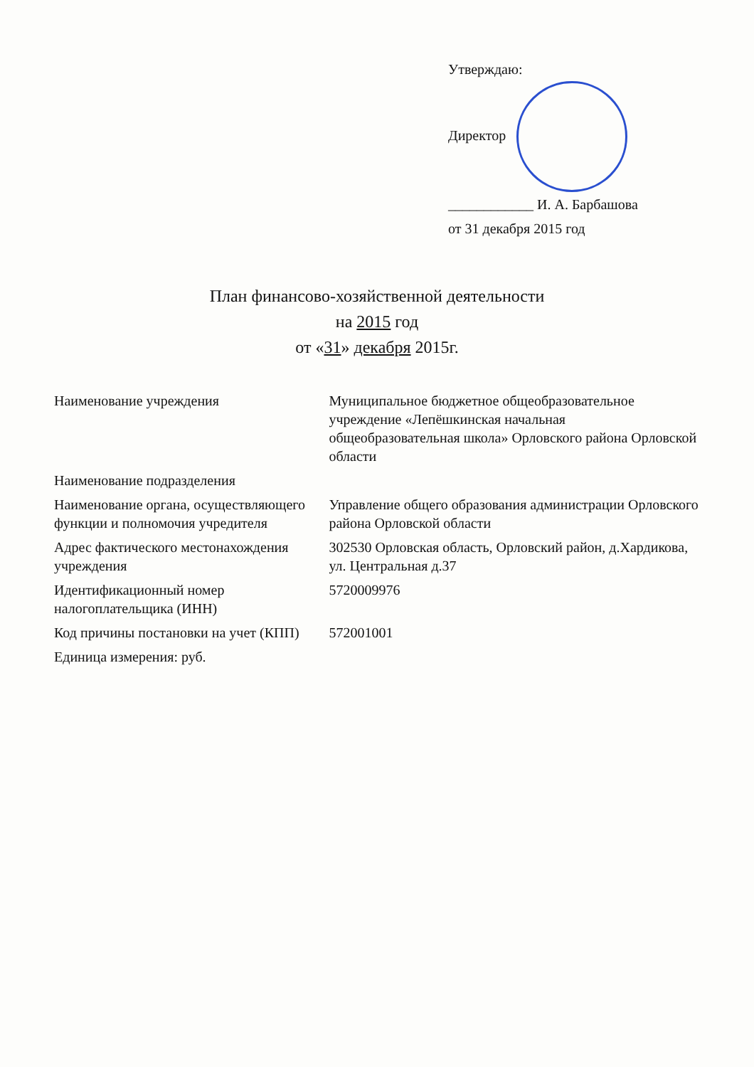Утверждаю:
Директор ____________ И. А. Барбашова
от 31 декабря 2015 год
План финансово-хозяйственной деятельности
на 2015 год
от «31» декабря 2015г.
| Наименование учреждения | Муниципальное бюджетное общеобразовательное учреждение «Лепёшкинская начальная общеобразовательная школа» Орловского района Орловской области |
| Наименование подразделения | |
| Наименование органа, осуществляющего функции и полномочия учредителя | Управление общего образования администрации Орловского района Орловской области |
| Адрес фактического местонахождения учреждения | 302530 Орловская область, Орловский район, д.Хардикова, ул. Центральная д.37 |
| Идентификационный номер налогоплательщика (ИНН) | 5720009976 |
| Код причины постановки на учет (КПП) | 572001001 |
| Единица измерения: руб. | |